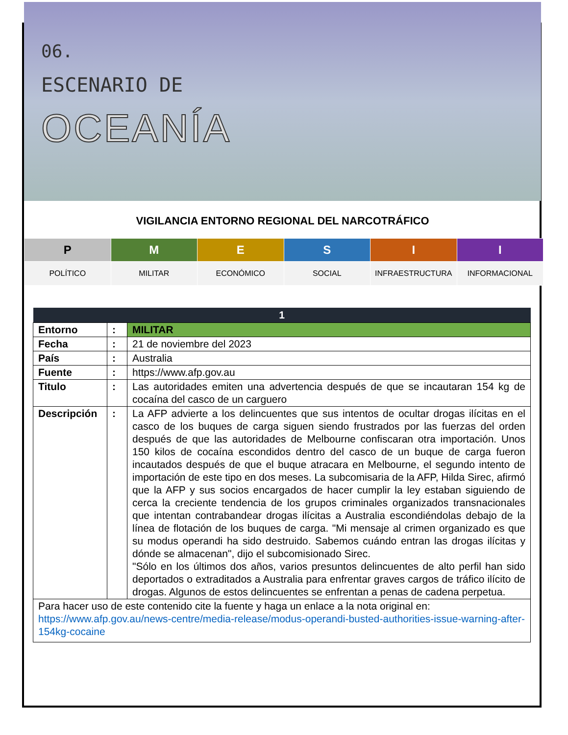06.
ESCENARIO DE
OCEANÍA
VIGILANCIA ENTORNO REGIONAL DEL NARCOTRÁFICO
| P | M | E | S | I | I |
| POLÍTICO | MILITAR | ECONÓMICO | SOCIAL | INFRAESTRUCTURA | INFORMACIONAL |
| 1 | | |
| --- | --- | --- |
| Entorno | : | MILITAR |
| Fecha | : | 21 de noviembre del 2023 |
| País | : | Australia |
| Fuente | : | https://www.afp.gov.au |
| Titulo | : | Las autoridades emiten una advertencia después de que se incautaran 154 kg de cocaína del casco de un carguero |
| Descripción | : | La AFP advierte a los delincuentes que sus intentos de ocultar drogas ilícitas en el casco de los buques de carga siguen siendo frustrados por las fuerzas del orden después de que las autoridades de Melbourne confiscaran otra importación. Unos 150 kilos de cocaína escondidos dentro del casco de un buque de carga fueron incautados después de que el buque atracara en Melbourne, el segundo intento de importación de este tipo en dos meses. La subcomisaria de la AFP, Hilda Sirec, afirmó que la AFP y sus socios encargados de hacer cumplir la ley estaban siguiendo de cerca la creciente tendencia de los grupos criminales organizados transnacionales que intentan contrabandear drogas ilícitas a Australia escondiéndolas debajo de la línea de flotación de los buques de carga. "Mi mensaje al crimen organizado es que su modus operandi ha sido destruido. Sabemos cuándo entran las drogas ilícitas y dónde se almacenan", dijo el subcomisionado Sirec. "Sólo en los últimos dos años, varios presuntos delincuentes de alto perfil han sido deportados o extraditados a Australia para enfrentar graves cargos de tráfico ilícito de drogas. Algunos de estos delincuentes se enfrentan a penas de cadena perpetua. |
| Para hacer uso de este contenido cite la fuente y haga un enlace a la nota original en: https://www.afp.gov.au/news-centre/media-release/modus-operandi-busted-authorities-issue-warning-after-154kg-cocaine | | |